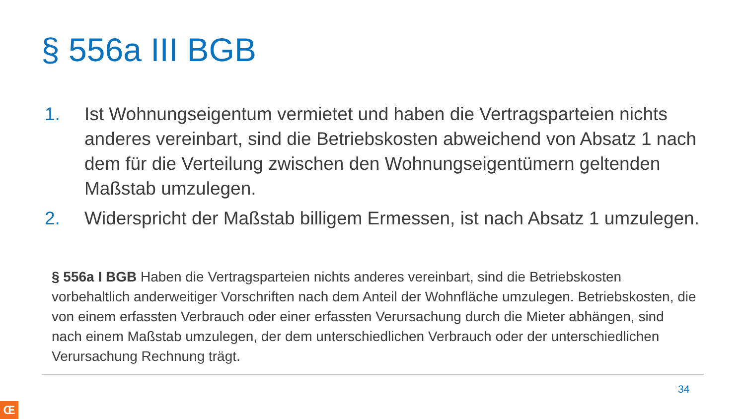§ 556a III BGB
1. Ist Wohnungseigentum vermietet und haben die Vertragsparteien nichts anderes vereinbart, sind die Betriebskosten abweichend von Absatz 1 nach dem für die Verteilung zwischen den Wohnungseigentümern geltenden Maßstab umzulegen.
2. Widerspricht der Maßstab billigem Ermessen, ist nach Absatz 1 umzulegen.
§ 556a I BGB Haben die Vertragsparteien nichts anderes vereinbart, sind die Betriebskosten vorbehaltlich anderweitiger Vorschriften nach dem Anteil der Wohnfläche umzulegen. Betriebskosten, die von einem erfassten Verbrauch oder einer erfassten Verursachung durch die Mieter abhängen, sind nach einem Maßstab umzulegen, der dem unterschiedlichen Verbrauch oder der unterschiedlichen Verursachung Rechnung trägt.
34
Œ